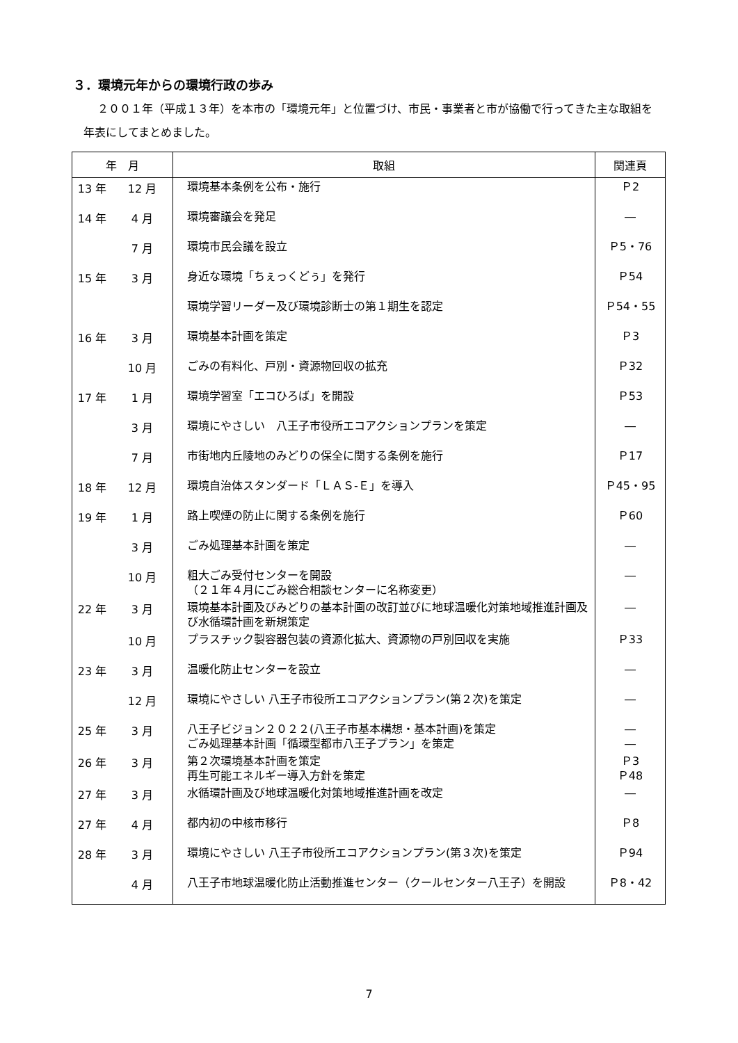３．環境元年からの環境行政の歩み
２００１年（平成１３年）を本市の「環境元年」と位置づけ、市民・事業者と市が協働で行ってきた主な取組を年表にしてまとめました。
| 年 月 | | 取組 | 関連頁 |
| --- | --- | --- | --- |
| 13 年 | 12 月 | 環境基本条例を公布・施行 | Ｐ2 |
| 14 年 | 4 月 | 環境審議会を発足 | ― |
| | 7 月 | 環境市民会議を設立 | Ｐ5・76 |
| 15 年 | 3 月 | 身近な環境「ちぇっくどぅ」を発行 | Ｐ54 |
| | | 環境学習リーダー及び環境診断士の第１期生を認定 | Ｐ54・55 |
| 16 年 | 3 月 | 環境基本計画を策定 | Ｐ3 |
| | 10 月 | ごみの有料化、戸別・資源物回収の拡充 | Ｐ32 |
| 17 年 | 1 月 | 環境学習室「エコひろば」を開設 | Ｐ53 |
| | 3 月 | 環境にやさしい 八王子市役所エコアクションプランを策定 | ― |
| | 7 月 | 市街地内丘陵地のみどりの保全に関する条例を施行 | Ｐ17 |
| 18 年 | 12 月 | 環境自治体スタンダード「ＬＡＳ-Ｅ」を導入 | Ｐ45・95 |
| 19 年 | 1 月 | 路上喫煙の防止に関する条例を施行 | Ｐ60 |
| | 3 月 | ごみ処理基本計画を策定 | ― |
| | 10 月 | 粗大ごみ受付センターを開設 （２１年４月にごみ総合相談センターに名称変更） | ― |
| 22 年 | 3 月 | 環境基本計画及びみどりの基本計画の改訂並びに地球温暖化対策地域推進計画及び水循環計画を新規策定 | ― |
| | 10 月 | プラスチック製容器包装の資源化拡大、資源物の戸別回収を実施 | Ｐ33 |
| 23 年 | 3 月 | 温暖化防止センターを設立 | ― |
| | 12 月 | 環境にやさしい 八王子市役所エコアクションプラン(第２次)を策定 | ― |
| 25 年 | 3 月 | 八王子ビジョン２０２２(八王子市基本構想・基本計画)を策定 ごみ処理基本計画「循環型都市八王子プラン」を策定 | ― ― |
| 26 年 | 3 月 | 第２次環境基本計画を策定 再生可能エネルギー導入方針を策定 | Ｐ3 Ｐ48 |
| 27 年 | 3 月 | 水循環計画及び地球温暖化対策地域推進計画を改定 | ― |
| 27 年 | 4 月 | 都内初の中核市移行 | Ｐ8 |
| 28 年 | 3 月 | 環境にやさしい 八王子市役所エコアクションプラン(第３次)を策定 | Ｐ94 |
| | 4 月 | 八王子市地球温暖化防止活動推進センター（クールセンター八王子）を開設 | Ｐ8・42 |
7